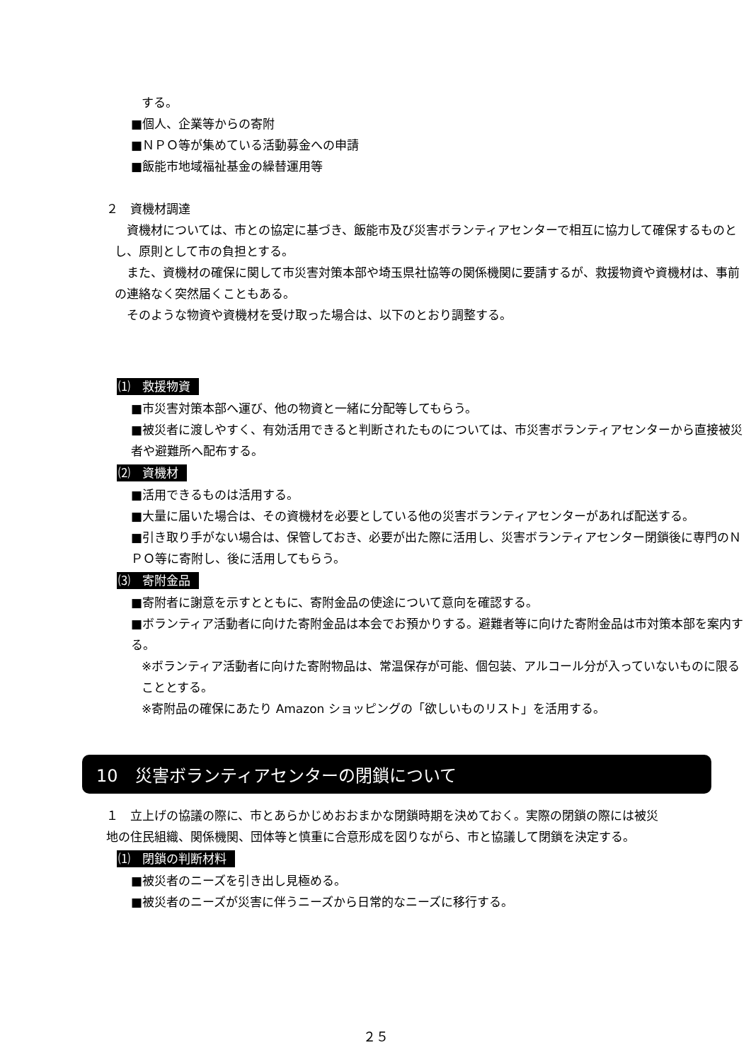する。
■個人、企業等からの寄附
■ＮＰＯ等が集めている活動募金への申請
■飯能市地域福祉基金の繰替運用等
２　資機材調達
　資機材については、市との協定に基づき、飯能市及び災害ボランティアセンターで相互に協力して確保するものとし、原則として市の負担とする。
　また、資機材の確保に関して市災害対策本部や埼玉県社協等の関係機関に要請するが、救援物資や資機材は、事前の連絡なく突然届くこともある。
　そのような物資や資機材を受け取った場合は、以下のとおり調整する。
⑴　救援物資
■市災害対策本部へ運び、他の物資と一緒に分配等してもらう。
■被災者に渡しやすく、有効活用できると判断されたものについては、市災害ボランティアセンターから直接被災者や避難所へ配布する。
⑵　資機材
■活用できるものは活用する。
■大量に届いた場合は、その資機材を必要としている他の災害ボランティアセンターがあれば配送する。
■引き取り手がない場合は、保管しておき、必要が出た際に活用し、災害ボランティアセンター閉鎖後に専門のＮＰＯ等に寄附し、後に活用してもらう。
⑶　寄附金品
■寄附者に謝意を示すとともに、寄附金品の使途について意向を確認する。
■ボランティア活動者に向けた寄附金品は本会でお預かりする。避難者等に向けた寄附金品は市対策本部を案内する。
※ボランティア活動者に向けた寄附物品は、常温保存が可能、個包装、アルコール分が入っていないものに限ることとする。
※寄附品の確保にあたり Amazon ショッピングの「欲しいものリスト」を活用する。
10　災害ボランティアセンターの閉鎖について
１　立上げの協議の際に、市とあらかじめおおまかな閉鎖時期を決めておく。実際の閉鎖の際には被災地の住民組織、関係機関、団体等と慎重に合意形成を図りながら、市と協議して閉鎖を決定する。
⑴　閉鎖の判断材料
■被災者のニーズを引き出し見極める。
■被災者のニーズが災害に伴うニーズから日常的なニーズに移行する。
２５